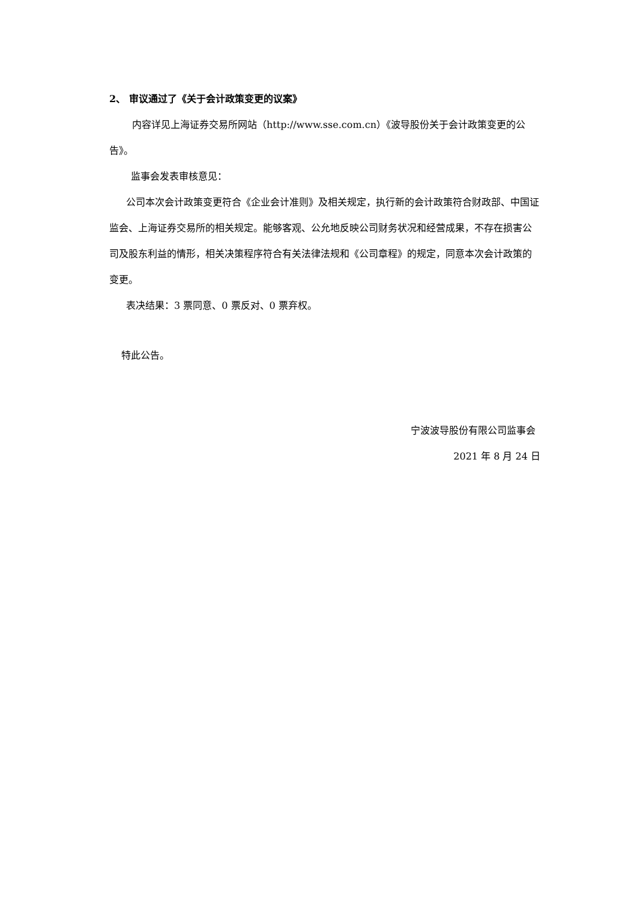2、 审议通过了《关于会计政策变更的议案》
内容详见上海证券交易所网站（http://www.sse.com.cn）《波导股份关于会计政策变更的公告》。
监事会发表审核意见：
公司本次会计政策变更符合《企业会计准则》及相关规定，执行新的会计政策符合财政部、中国证监会、上海证券交易所的相关规定。能够客观、公允地反映公司财务状况和经营成果，不存在损害公司及股东利益的情形，相关决策程序符合有关法律法规和《公司章程》的规定，同意本次会计政策的变更。
表决结果：3 票同意、0 票反对、0 票弃权。
特此公告。
宁波波导股份有限公司监事会
2021 年 8 月 24 日